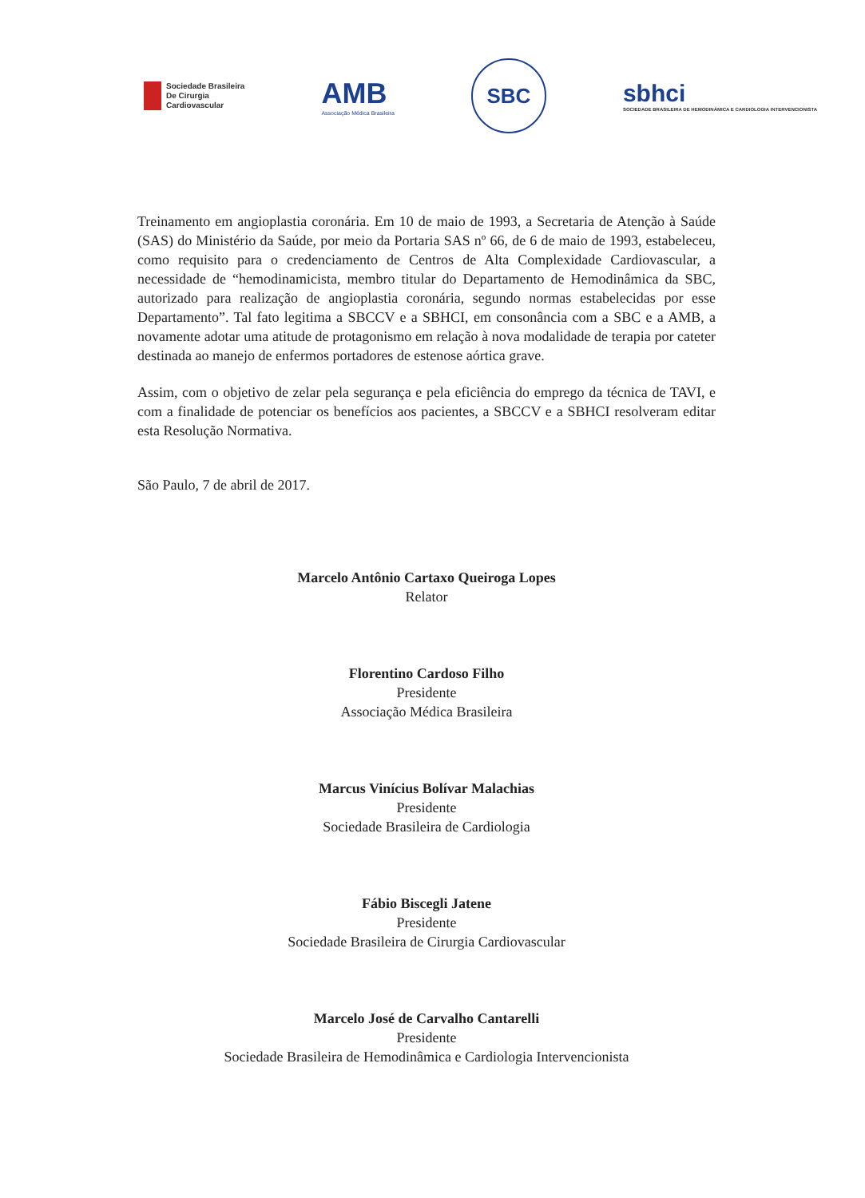Sociedade Brasileira
De Cirurgia
Cardiovascular
AMB
Associação Médica Brasileira
SBC
sbhci
SOCIEDADE BRASILEIRA DE HEMODINÂMICA E CARDIOLOGIA INTERVENCIONISTA
Treinamento em angioplastia coronária. Em 10 de maio de 1993, a Secretaria de Atenção à Saúde (SAS) do Ministério da Saúde, por meio da Portaria SAS nº 66, de 6 de maio de 1993, estabeleceu, como requisito para o credenciamento de Centros de Alta Complexidade Cardiovascular, a necessidade de “hemodinamicista, membro titular do Departamento de Hemodinâmica da SBC, autorizado para realização de angioplastia coronária, segundo normas estabelecidas por esse Departamento”. Tal fato legitima a SBCCV e a SBHCI, em consonância com a SBC e a AMB, a novamente adotar uma atitude de protagonismo em relação à nova modalidade de terapia por cateter destinada ao manejo de enfermos portadores de estenose aórtica grave.
Assim, com o objetivo de zelar pela segurança e pela eficiência do emprego da técnica de TAVI, e com a finalidade de potenciar os benefícios aos pacientes, a SBCCV e a SBHCI resolveram editar esta Resolução Normativa.
São Paulo, 7 de abril de 2017.
Marcelo Antônio Cartaxo Queiroga Lopes
Relator
Florentino Cardoso Filho
Presidente
Associação Médica Brasileira
Marcus Vinícius Bolívar Malachias
Presidente
Sociedade Brasileira de Cardiologia
Fábio Biscegli Jatene
Presidente
Sociedade Brasileira de Cirurgia Cardiovascular
Marcelo José de Carvalho Cantarelli
Presidente
Sociedade Brasileira de Hemodinâmica e Cardiologia Intervencionista